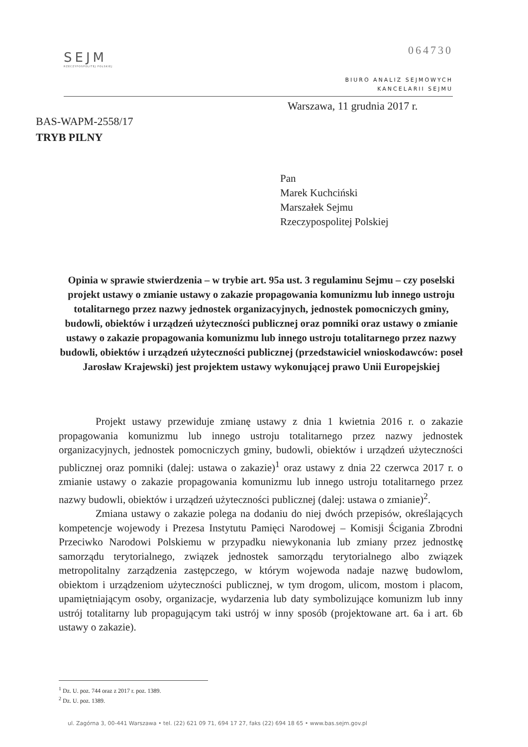064730
SEJM
RZECZYPOSPOLITEJ POLSKIEJ
BIURO ANALIZ SEJMOWYCH
KANCELARII SEJMU
Warszawa, 11 grudnia 2017 r.
BAS-WAPM-2558/17
TRYB PILNY
Pan
Marek Kuchciński
Marszałek Sejmu
Rzeczypospolitej Polskiej
Opinia w sprawie stwierdzenia – w trybie art. 95a ust. 3 regulaminu Sejmu – czy poselski projekt ustawy o zmianie ustawy o zakazie propagowania komunizmu lub innego ustroju totalitarnego przez nazwy jednostek organizacyjnych, jednostek pomocniczych gminy, budowli, obiektów i urządzeń użyteczności publicznej oraz pomniki oraz ustawy o zmianie ustawy o zakazie propagowania komunizmu lub innego ustroju totalitarnego przez nazwy budowli, obiektów i urządzeń użyteczności publicznej (przedstawiciel wnioskodawców: poseł Jarosław Krajewski) jest projektem ustawy wykonującej prawo Unii Europejskiej
Projekt ustawy przewiduje zmianę ustawy z dnia 1 kwietnia 2016 r. o zakazie propagowania komunizmu lub innego ustroju totalitarnego przez nazwy jednostek organizacyjnych, jednostek pomocniczych gminy, budowli, obiektów i urządzeń użyteczności publicznej oraz pomniki (dalej: ustawa o zakazie)<sup>1</sup> oraz ustawy z dnia 22 czerwca 2017 r. o zmianie ustawy o zakazie propagowania komunizmu lub innego ustroju totalitarnego przez nazwy budowli, obiektów i urządzeń użyteczności publicznej (dalej: ustawa o zmianie)<sup>2</sup>.
Zmiana ustawy o zakazie polega na dodaniu do niej dwóch przepisów, określających kompetencje wojewody i Prezesa Instytutu Pamięci Narodowej – Komisji Ścigania Zbrodni Przeciwko Narodowi Polskiemu w przypadku niewykonania lub zmiany przez jednostkę samorządu terytorialnego, związek jednostek samorządu terytorialnego albo związek metropolitalny zarządzenia zastępczego, w którym wojewoda nadaje nazwę budowlom, obiektom i urządzeniom użyteczności publicznej, w tym drogom, ulicom, mostom i placom, upamiętniającym osoby, organizacje, wydarzenia lub daty symbolizujące komunizm lub inny ustrój totalitarny lub propagującym taki ustrój w inny sposób (projektowane art. 6a i art. 6b ustawy o zakazie).
<sup>1</sup> Dz. U. poz. 744 oraz z 2017 r. poz. 1389.
<sup>2</sup> Dz. U. poz. 1389.
ul. Zagórna 3, 00-441 Warszawa • tel. (22) 621 09 71, 694 17 27, faks (22) 694 18 65 • www.bas.sejm.gov.pl